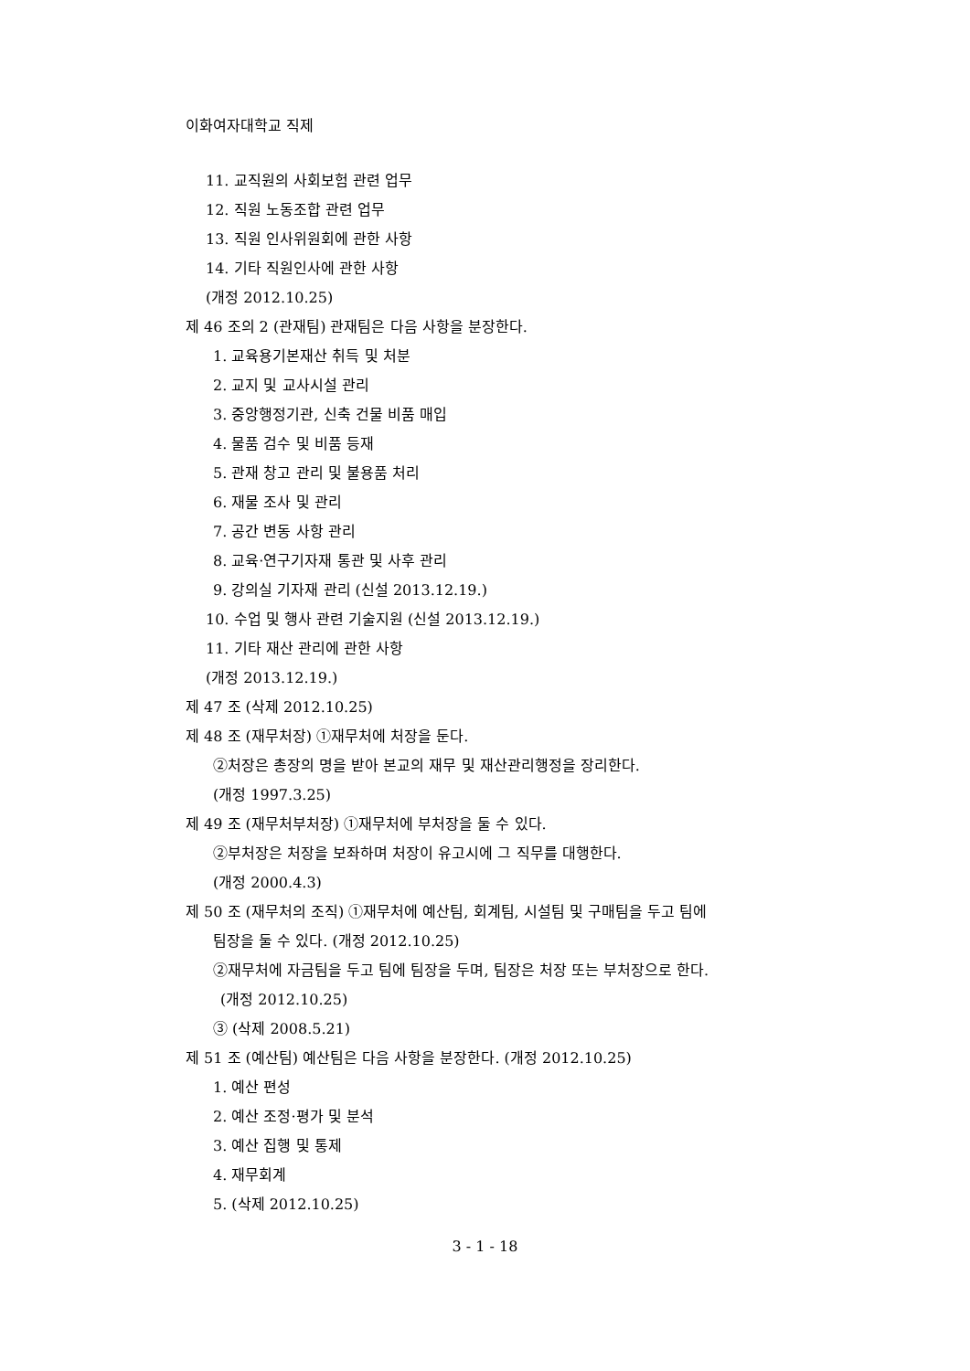이화여자대학교 직제
11. 교직원의 사회보험 관련 업무
12. 직원 노동조합 관련 업무
13. 직원 인사위원회에 관한 사항
14. 기타 직원인사에 관한 사항
(개정 2012.10.25)
제 46 조의 2 (관재팀) 관재팀은 다음 사항을 분장한다.
1. 교육용기본재산 취득 및 처분
2. 교지 및 교사시설 관리
3. 중앙행정기관, 신축 건물 비품 매입
4. 물품 검수 및 비품 등재
5. 관재 창고 관리 및 불용품 처리
6. 재물 조사 및 관리
7. 공간 변동 사항 관리
8. 교육·연구기자재 통관 및 사후 관리
9. 강의실 기자재 관리 (신설 2013.12.19.)
10. 수업 및 행사 관련 기술지원 (신설 2013.12.19.)
11. 기타 재산 관리에 관한 사항
(개정 2013.12.19.)
제 47 조 (삭제 2012.10.25)
제 48 조 (재무처장) ①재무처에 처장을 둔다.
②처장은 총장의 명을 받아 본교의 재무 및 재산관리행정을 장리한다.
(개정 1997.3.25)
제 49 조 (재무처부처장) ①재무처에 부처장을 둘 수 있다.
②부처장은 처장을 보좌하며 처장이 유고시에 그 직무를 대행한다.
(개정 2000.4.3)
제 50 조 (재무처의 조직) ①재무처에 예산팀, 회계팀, 시설팀 및 구매팀을 두고 팀에
팀장을 둘 수 있다. (개정 2012.10.25)
②재무처에 자금팀을 두고 팀에 팀장을 두며, 팀장은 처장 또는 부처장으로 한다.
(개정 2012.10.25)
③ (삭제 2008.5.21)
제 51 조 (예산팀) 예산팀은 다음 사항을 분장한다. (개정 2012.10.25)
1. 예산 편성
2. 예산 조정·평가 및 분석
3. 예산 집행 및 통제
4. 재무회계
5. (삭제 2012.10.25)
3 - 1 - 18